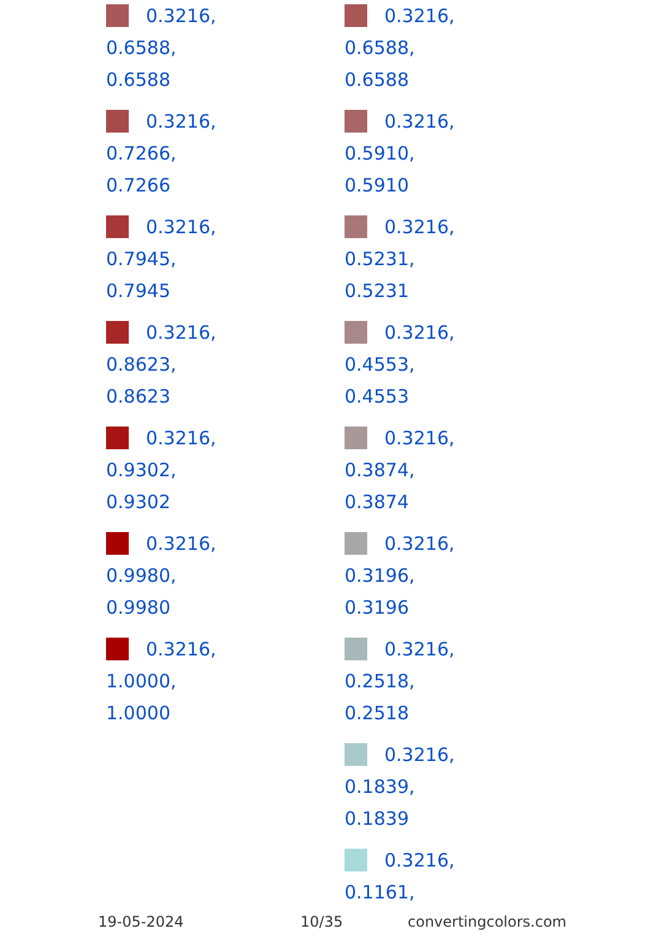0.3216, 0.6588,
0.6588
0.3216, 0.7266,
0.7266
0.3216, 0.7945,
0.7945
0.3216, 0.8623,
0.8623
0.3216, 0.9302,
0.9302
0.3216, 0.9980,
0.9980
0.3216, 1.0000,
1.0000
0.3216, 0.6588,
0.6588
0.3216, 0.5910,
0.5910
0.3216, 0.5231,
0.5231
0.3216, 0.4553,
0.4553
0.3216, 0.3874,
0.3874
0.3216, 0.3196,
0.3196
0.3216, 0.2518,
0.2518
0.3216, 0.1839,
0.1839
0.3216, 0.1161,
19-05-2024 10/35 convertingcolors.com